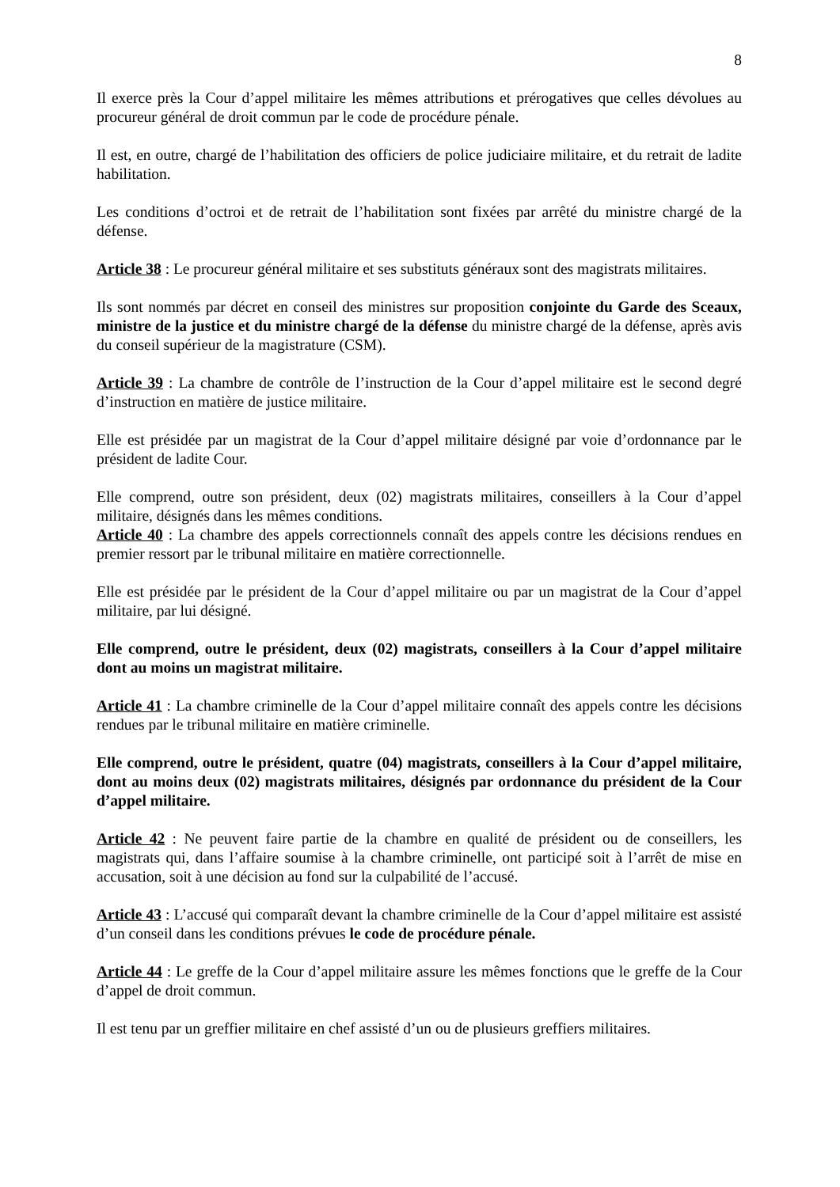8
Il exerce près la Cour d’appel militaire les mêmes attributions et prérogatives que celles dévolues au procureur général de droit commun par le code de procédure pénale.
Il est, en outre, chargé de l’habilitation des officiers de police judiciaire militaire, et du retrait de ladite habilitation.
Les conditions d’octroi et de retrait de l’habilitation sont fixées par arrêté du ministre chargé de la défense.
Article 38 : Le procureur général militaire et ses substituts généraux sont des magistrats militaires.
Ils sont nommés par décret en conseil des ministres sur proposition conjointe du Garde des Sceaux, ministre de la justice et du ministre chargé de la défense du ministre chargé de la défense, après avis du conseil supérieur de la magistrature (CSM).
Article 39 : La chambre de contrôle de l’instruction de la Cour d’appel militaire est le second degré d’instruction en matière de justice militaire.
Elle est présidée par un magistrat de la Cour d’appel militaire désigné par voie d’ordonnance par le président de ladite Cour.
Elle comprend, outre son président, deux (02) magistrats militaires, conseillers à la Cour d’appel militaire, désignés dans les mêmes conditions.
Article 40 : La chambre des appels correctionnels connaît des appels contre les décisions rendues en premier ressort par le tribunal militaire en matière correctionnelle.
Elle est présidée par le président de la Cour d’appel militaire ou par un magistrat de la Cour d’appel militaire, par lui désigné.
Elle comprend, outre le président, deux (02) magistrats, conseillers à la Cour d’appel militaire dont au moins un magistrat militaire.
Article 41 : La chambre criminelle de la Cour d’appel militaire connaît des appels contre les décisions rendues par le tribunal militaire en matière criminelle.
Elle comprend, outre le président, quatre (04) magistrats, conseillers à la Cour d’appel militaire, dont au moins deux (02) magistrats militaires, désignés par ordonnance du président de la Cour d’appel militaire.
Article 42 : Ne peuvent faire partie de la chambre en qualité de président ou de conseillers, les magistrats qui, dans l’affaire soumise à la chambre criminelle, ont participé soit à l’arrêt de mise en accusation, soit à une décision au fond sur la culpabilité de l’accusé.
Article 43 : L’accusé qui comparaît devant la chambre criminelle de la Cour d’appel militaire est assisté d’un conseil dans les conditions prévues le code de procédure pénale.
Article 44 : Le greffe de la Cour d’appel militaire assure les mêmes fonctions que le greffe de la Cour d’appel de droit commun.
Il est tenu par un greffier militaire en chef assisté d’un ou de plusieurs greffiers militaires.